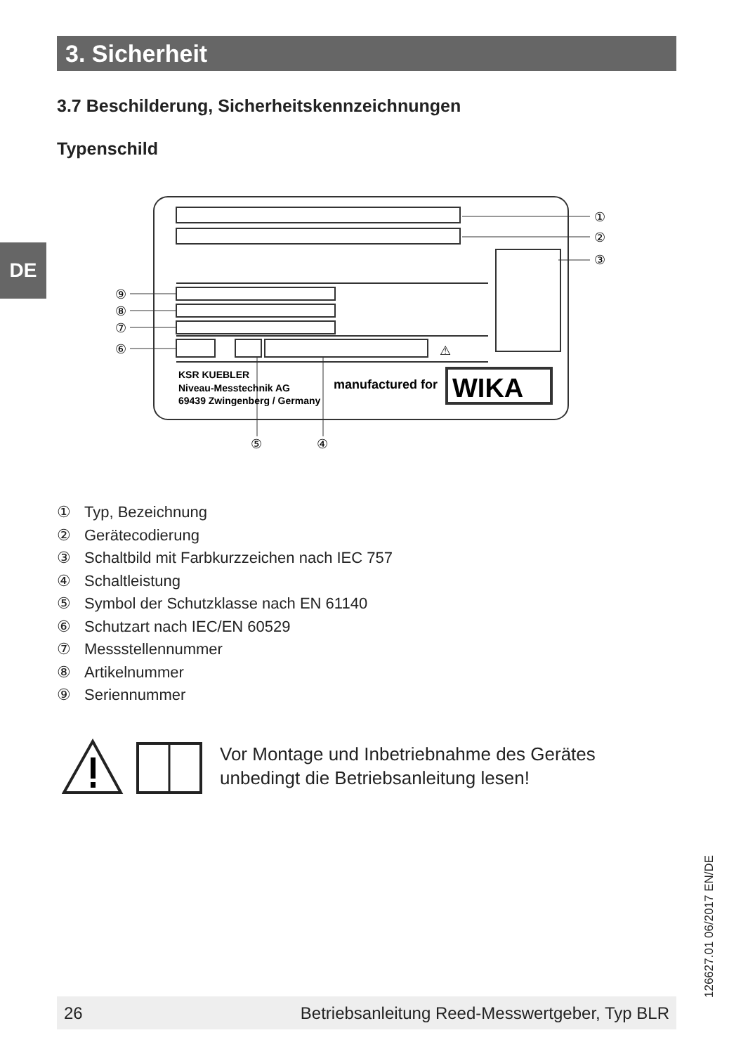3. Sicherheit
DE
3.7 Beschilderung, Sicherheitskennzeichnungen
Typenschild
①
②
③
⑨
⑧
⑦
⑥
⑤
④
⚠
KSR KUEBLER
Niveau-Messtechnik AG
69439 Zwingenberg / Germany
manufactured for
WIKA
① Typ, Bezeichnung
② Gerätecodierung
③ Schaltbild mit Farbkurzzeichen nach IEC 757
④ Schaltleistung
⑤ Symbol der Schutzklasse nach EN 61140
⑥ Schutzart nach IEC/EN 60529
⑦ Messstellennummer
⑧ Artikelnummer
⑨ Seriennummer
Vor Montage und Inbetriebnahme des Gerätes
unbedingt die Betriebsanleitung lesen!
126627.01 06/2017 EN/DE
26 Betriebsanleitung Reed-Messwertgeber, Typ BLR